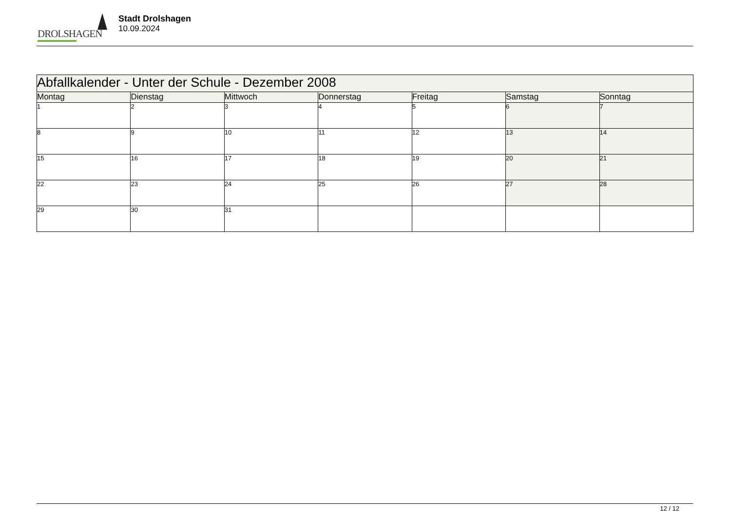DROLSHAGEN
Stadt Drolshagen
10.09.2024
| Abfallkalender - Unter der Schule - Dezember 2008 | | | | | | |
| Montag | Dienstag | Mittwoch | Donnerstag | Freitag | Samstag | Sonntag |
| 1 | 2 | 3 | 4 | 5 | 6 | 7 |
| 8 | 9 | 10 | 11 | 12 | 13 | 14 |
| 15 | 16 | 17 | 18 | 19 | 20 | 21 |
| 22 | 23 | 24 | 25 | 26 | 27 | 28 |
| 29 | 30 | 31 | | | | |
12 / 12